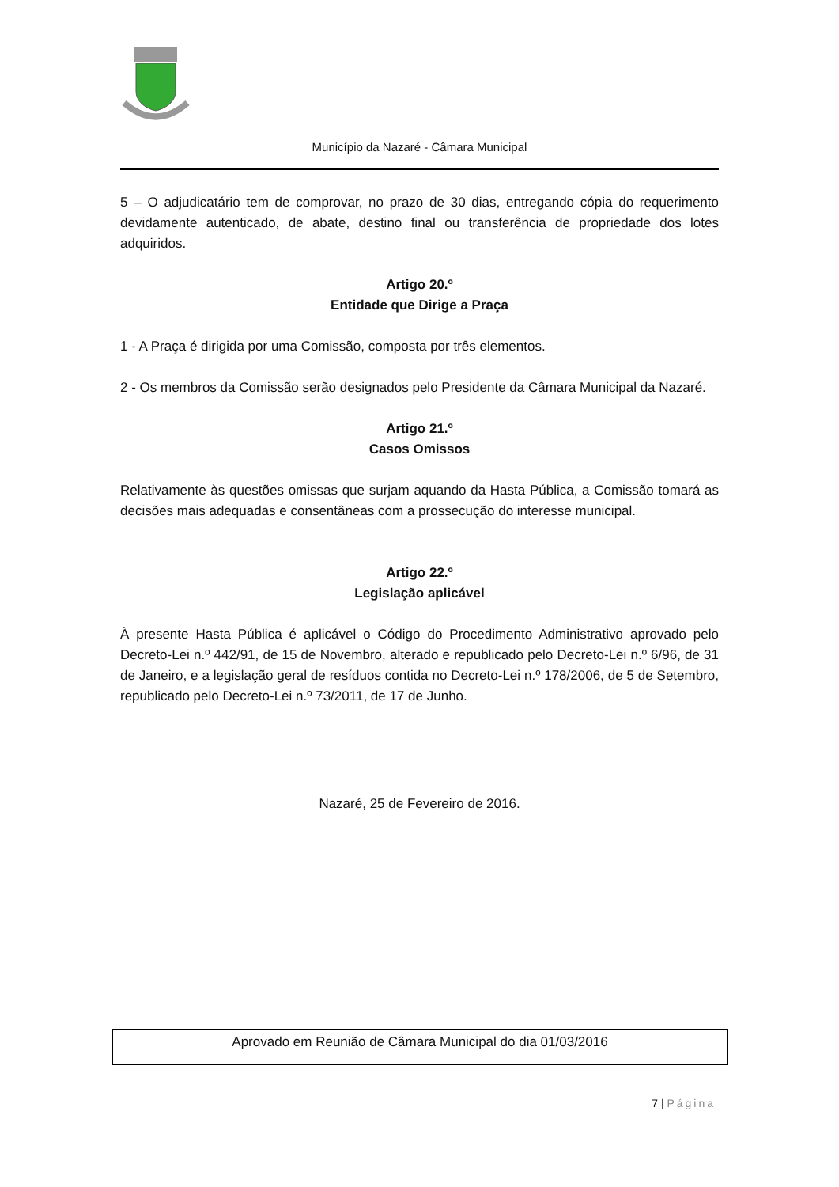Município da Nazaré - Câmara Municipal
5 – O adjudicatário tem de comprovar, no prazo de 30 dias, entregando cópia do requerimento devidamente autenticado, de abate, destino final ou transferência de propriedade dos lotes adquiridos.
Artigo 20.º
Entidade que Dirige a Praça
1 - A Praça é dirigida por uma Comissão, composta por três elementos.
2 - Os membros da Comissão serão designados pelo Presidente da Câmara Municipal da Nazaré.
Artigo 21.º
Casos Omissos
Relativamente às questões omissas que surjam aquando da Hasta Pública, a Comissão tomará as decisões mais adequadas e consentâneas com a prossecução do interesse municipal.
Artigo 22.º
Legislação aplicável
À presente Hasta Pública é aplicável o Código do Procedimento Administrativo aprovado pelo Decreto-Lei n.º 442/91, de 15 de Novembro, alterado e republicado pelo Decreto-Lei n.º 6/96, de 31 de Janeiro, e a legislação geral de resíduos contida no Decreto-Lei n.º 178/2006, de 5 de Setembro, republicado pelo Decreto-Lei n.º 73/2011, de 17 de Junho.
Nazaré, 25 de Fevereiro de 2016.
Aprovado em Reunião de Câmara Municipal do dia 01/03/2016
7 | Página